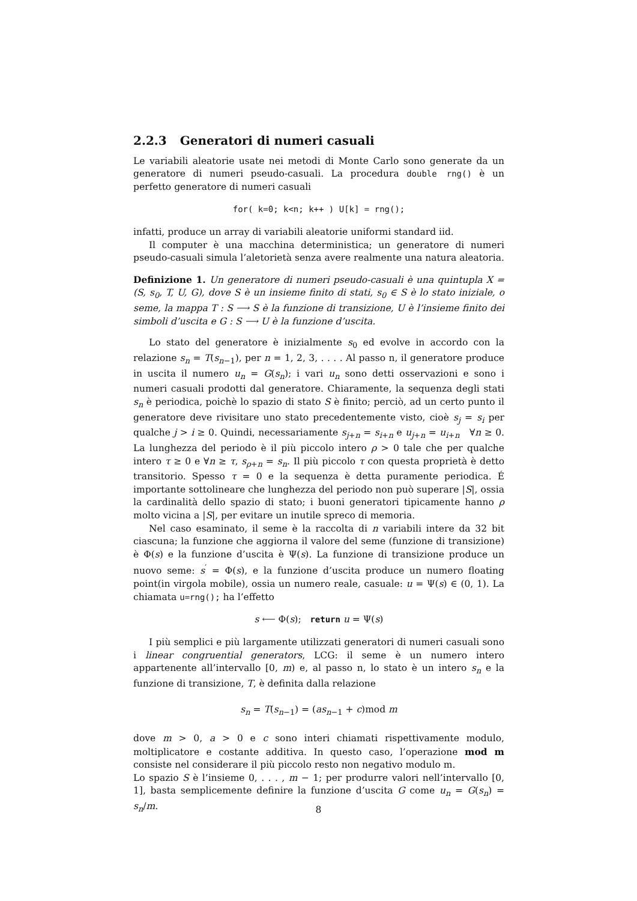2.2.3 Generatori di numeri casuali
Le variabili aleatorie usate nei metodi di Monte Carlo sono generate da un generatore di numeri pseudo-casuali. La procedura double rng() è un perfetto generatore di numeri casuali
for( k=0; k<n; k++ ) U[k] = rng();
infatti, produce un array di variabili aleatorie uniformi standard iid.
Il computer è una macchina deterministica; un generatore di numeri pseudo-casuali simula l’aletorietà senza avere realmente una natura aleatoria.
Definizione 1. Un generatore di numeri pseudo-casuali è una quintupla X = (S, s<sub>0</sub>, T, U, G), dove S è un insieme finito di stati, s<sub>0</sub> ∈ S è lo stato iniziale, o seme, la mappa T : S ⟶ S è la funzione di transizione, U è l’insieme finito dei simboli d’uscita e G : S ⟶ U è la funzione d’uscita.
Lo stato del generatore è inizialmente s<sub>0</sub> ed evolve in accordo con la relazione s<sub>n</sub> = T(s<sub>n−1</sub>), per n = 1, 2, 3, . . . . Al passo n, il generatore produce in uscita il numero u<sub>n</sub> = G(s<sub>n</sub>); i vari u<sub>n</sub> sono detti osservazioni e sono i numeri casuali prodotti dal generatore. Chiaramente, la sequenza degli stati s<sub>n</sub> è periodica, poichè lo spazio di stato S è finito; perciò, ad un certo punto il generatore deve rivisitare uno stato precedentemente visto, cioè s<sub>j</sub> = s<sub>i</sub> per qualche j > i ≥ 0. Quindi, necessariamente s<sub>j+n</sub> = s<sub>i+n</sub> e u<sub>j+n</sub> = u<sub>i+n</sub> ∀n ≥ 0. La lunghezza del periodo è il più piccolo intero ρ > 0 tale che per qualche intero τ ≥ 0 e ∀n ≥ τ, s<sub>ρ+n</sub> = s<sub>n</sub>. Il più piccolo τ con questa proprietà è detto transitorio. Spesso τ = 0 e la sequenza è detta puramente periodica. É importante sottolineare che lunghezza del periodo non può superare |S|, ossia la cardinalità dello spazio di stato; i buoni generatori tipicamente hanno ρ molto vicina a |S|, per evitare un inutile spreco di memoria.
Nel caso esaminato, il seme è la raccolta di n variabili intere da 32 bit ciascuna; la funzione che aggiorna il valore del seme (funzione di transizione) è Φ(s) e la funzione d’uscita è Ψ(s). La funzione di transizione produce un nuovo seme: s<sup>′</sup> = Φ(s), e la funzione d’uscita produce un numero floating point(in virgola mobile), ossia un numero reale, casuale: u = Ψ(s) ∈ (0, 1). La chiamata u=rng(); ha l’effetto
s ⟵ Φ(s); return u = Ψ(s)
I più semplici e più largamente utilizzati generatori di numeri casuali sono i linear congruential generators, LCG: il seme è un numero intero appartenente all’intervallo [0, m) e, al passo n, lo stato è un intero s<sub>n</sub> e la funzione di transizione, T, è definita dalla relazione
s<sub>n</sub> = T(s<sub>n−1</sub>) = (as<sub>n−1</sub> + c)mod m
dove m > 0, a > 0 e c sono interi chiamati rispettivamente modulo, moltiplicatore e costante additiva. In questo caso, l’operazione mod m consiste nel considerare il più piccolo resto non negativo modulo m.
Lo spazio S è l’insieme 0, . . . , m − 1; per produrre valori nell’intervallo [0, 1], basta semplicemente definire la funzione d’uscita G come u<sub>n</sub> = G(s<sub>n</sub>) = s<sub>n</sub>/m.
8